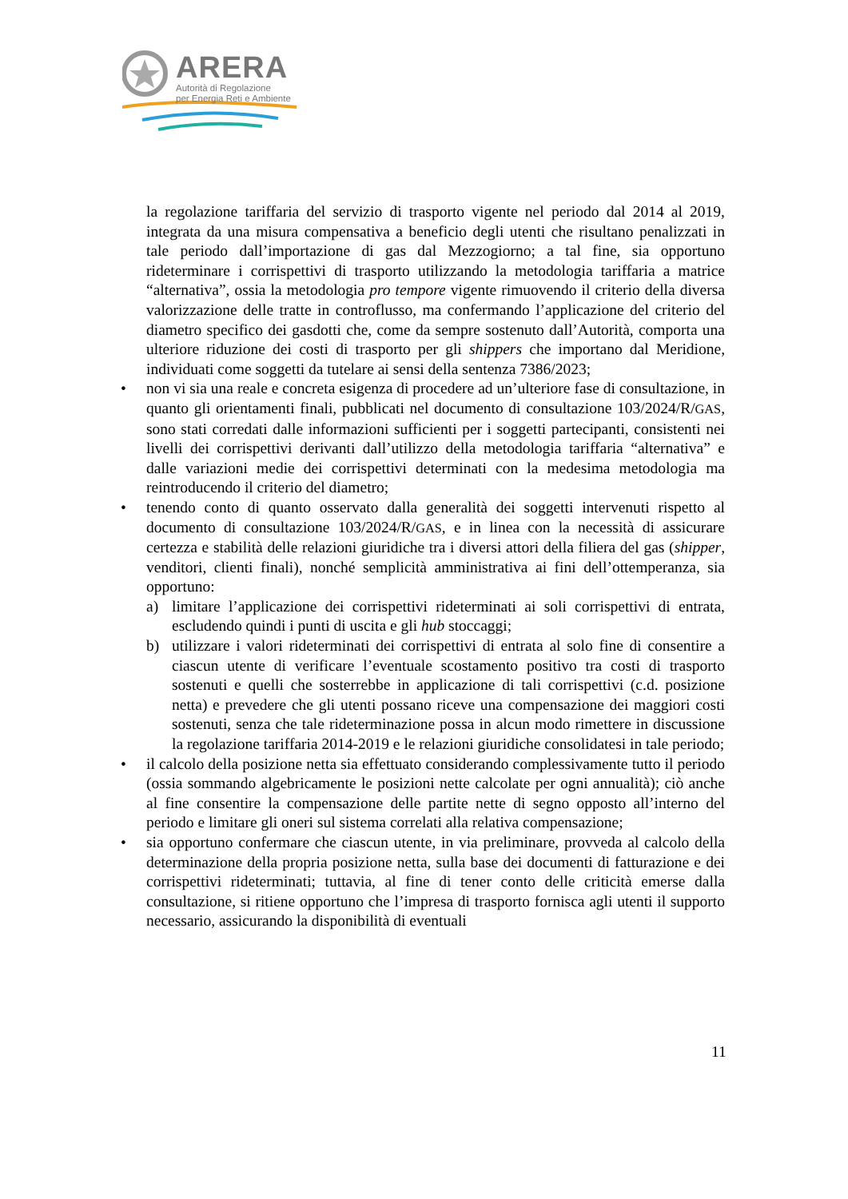ARERA
Autorità di Regolazione
per Energia Reti e Ambiente
la regolazione tariffaria del servizio di trasporto vigente nel periodo dal 2014 al 2019, integrata da una misura compensativa a beneficio degli utenti che risultano penalizzati in tale periodo dall’importazione di gas dal Mezzogiorno; a tal fine, sia opportuno rideterminare i corrispettivi di trasporto utilizzando la metodologia tariffaria a matrice “alternativa”, ossia la metodologia pro tempore vigente rimuovendo il criterio della diversa valorizzazione delle tratte in controflusso, ma confermando l’applicazione del criterio del diametro specifico dei gasdotti che, come da sempre sostenuto dall’Autorità, comporta una ulteriore riduzione dei costi di trasporto per gli shippers che importano dal Meridione, individuati come soggetti da tutelare ai sensi della sentenza 7386/2023;
• non vi sia una reale e concreta esigenza di procedere ad un’ulteriore fase di consultazione, in quanto gli orientamenti finali, pubblicati nel documento di consultazione 103/2024/R/GAS, sono stati corredati dalle informazioni sufficienti per i soggetti partecipanti, consistenti nei livelli dei corrispettivi derivanti dall’utilizzo della metodologia tariffaria “alternativa” e dalle variazioni medie dei corrispettivi determinati con la medesima metodologia ma reintroducendo il criterio del diametro;
• tenendo conto di quanto osservato dalla generalità dei soggetti intervenuti rispetto al documento di consultazione 103/2024/R/GAS, e in linea con la necessità di assicurare certezza e stabilità delle relazioni giuridiche tra i diversi attori della filiera del gas (shipper, venditori, clienti finali), nonché semplicità amministrativa ai fini dell’ottemperanza, sia opportuno:
a) limitare l’applicazione dei corrispettivi rideterminati ai soli corrispettivi di entrata, escludendo quindi i punti di uscita e gli hub stoccaggi;
b) utilizzare i valori rideterminati dei corrispettivi di entrata al solo fine di consentire a ciascun utente di verificare l’eventuale scostamento positivo tra costi di trasporto sostenuti e quelli che sosterrebbe in applicazione di tali corrispettivi (c.d. posizione netta) e prevedere che gli utenti possano riceve una compensazione dei maggiori costi sostenuti, senza che tale rideterminazione possa in alcun modo rimettere in discussione la regolazione tariffaria 2014-2019 e le relazioni giuridiche consolidatesi in tale periodo;
• il calcolo della posizione netta sia effettuato considerando complessivamente tutto il periodo (ossia sommando algebricamente le posizioni nette calcolate per ogni annualità); ciò anche al fine consentire la compensazione delle partite nette di segno opposto all’interno del periodo e limitare gli oneri sul sistema correlati alla relativa compensazione;
• sia opportuno confermare che ciascun utente, in via preliminare, provveda al calcolo della determinazione della propria posizione netta, sulla base dei documenti di fatturazione e dei corrispettivi rideterminati; tuttavia, al fine di tener conto delle criticità emerse dalla consultazione, si ritiene opportuno che l’impresa di trasporto fornisca agli utenti il supporto necessario, assicurando la disponibilità di eventuali
11